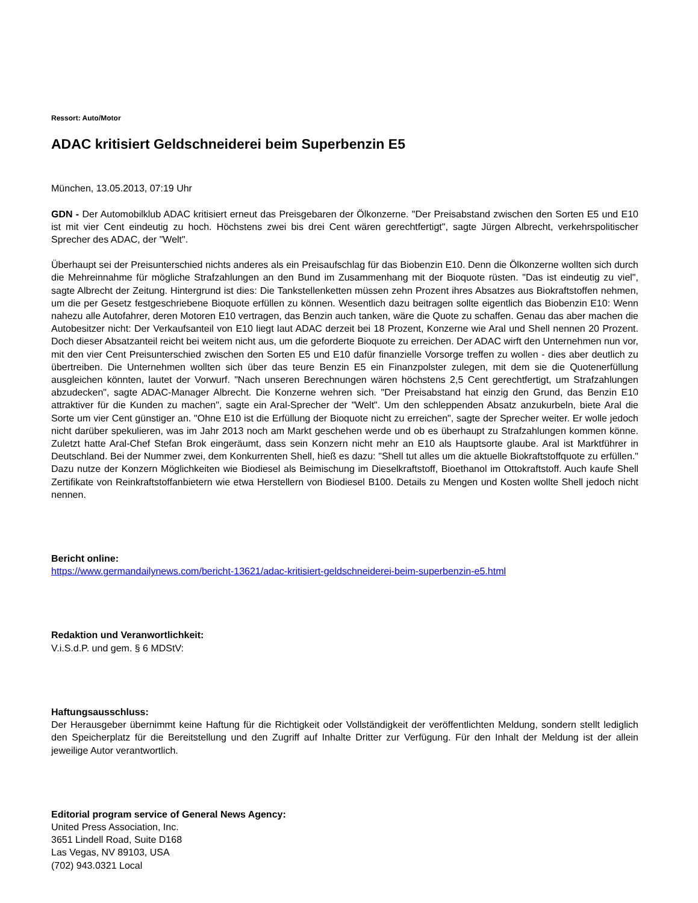Ressort: Auto/Motor
ADAC kritisiert Geldschneiderei beim Superbenzin E5
München, 13.05.2013, 07:19 Uhr
GDN - Der Automobilklub ADAC kritisiert erneut das Preisgebaren der Ölkonzerne. "Der Preisabstand zwischen den Sorten E5 und E10 ist mit vier Cent eindeutig zu hoch. Höchstens zwei bis drei Cent wären gerechtfertigt", sagte Jürgen Albrecht, verkehrspolitischer Sprecher des ADAC, der "Welt".
Überhaupt sei der Preisunterschied nichts anderes als ein Preisaufschlag für das Biobenzin E10. Denn die Ölkonzerne wollten sich durch die Mehreinnahme für mögliche Strafzahlungen an den Bund im Zusammenhang mit der Bioquote rüsten. "Das ist eindeutig zu viel", sagte Albrecht der Zeitung. Hintergrund ist dies: Die Tankstellenketten müssen zehn Prozent ihres Absatzes aus Biokraftstoffen nehmen, um die per Gesetz festgeschriebene Bioquote erfüllen zu können. Wesentlich dazu beitragen sollte eigentlich das Biobenzin E10: Wenn nahezu alle Autofahrer, deren Motoren E10 vertragen, das Benzin auch tanken, wäre die Quote zu schaffen. Genau das aber machen die Autobesitzer nicht: Der Verkaufsanteil von E10 liegt laut ADAC derzeit bei 18 Prozent, Konzerne wie Aral und Shell nennen 20 Prozent. Doch dieser Absatzanteil reicht bei weitem nicht aus, um die geforderte Bioquote zu erreichen. Der ADAC wirft den Unternehmen nun vor, mit den vier Cent Preisunterschied zwischen den Sorten E5 und E10 dafür finanzielle Vorsorge treffen zu wollen - dies aber deutlich zu übertreiben. Die Unternehmen wollten sich über das teure Benzin E5 ein Finanzpolster zulegen, mit dem sie die Quotenerfüllung ausgleichen könnten, lautet der Vorwurf. "Nach unseren Berechnungen wären höchstens 2,5 Cent gerechtfertigt, um Strafzahlungen abzudecken", sagte ADAC-Manager Albrecht. Die Konzerne wehren sich. "Der Preisabstand hat einzig den Grund, das Benzin E10 attraktiver für die Kunden zu machen", sagte ein Aral-Sprecher der "Welt". Um den schleppenden Absatz anzukurbeln, biete Aral die Sorte um vier Cent günstiger an. "Ohne E10 ist die Erfüllung der Bioquote nicht zu erreichen", sagte der Sprecher weiter. Er wolle jedoch nicht darüber spekulieren, was im Jahr 2013 noch am Markt geschehen werde und ob es überhaupt zu Strafzahlungen kommen könne. Zuletzt hatte Aral-Chef Stefan Brok eingeräumt, dass sein Konzern nicht mehr an E10 als Hauptsorte glaube. Aral ist Marktführer in Deutschland. Bei der Nummer zwei, dem Konkurrenten Shell, hieß es dazu: "Shell tut alles um die aktuelle Biokraftstoffquote zu erfüllen." Dazu nutze der Konzern Möglichkeiten wie Biodiesel als Beimischung im Dieselkraftstoff, Bioethanol im Ottokraftstoff. Auch kaufe Shell Zertifikate von Reinkraftstoffanbietern wie etwa Herstellern von Biodiesel B100. Details zu Mengen und Kosten wollte Shell jedoch nicht nennen.
Bericht online:
https://www.germandailynews.com/bericht-13621/adac-kritisiert-geldschneiderei-beim-superbenzin-e5.html
Redaktion und Veranwortlichkeit:
V.i.S.d.P. und gem. § 6 MDStV:
Haftungsausschluss:
Der Herausgeber übernimmt keine Haftung für die Richtigkeit oder Vollständigkeit der veröffentlichten Meldung, sondern stellt lediglich den Speicherplatz für die Bereitstellung und den Zugriff auf Inhalte Dritter zur Verfügung. Für den Inhalt der Meldung ist der allein jeweilige Autor verantwortlich.
Editorial program service of General News Agency:
United Press Association, Inc.
3651 Lindell Road, Suite D168
Las Vegas, NV 89103, USA
(702) 943.0321 Local